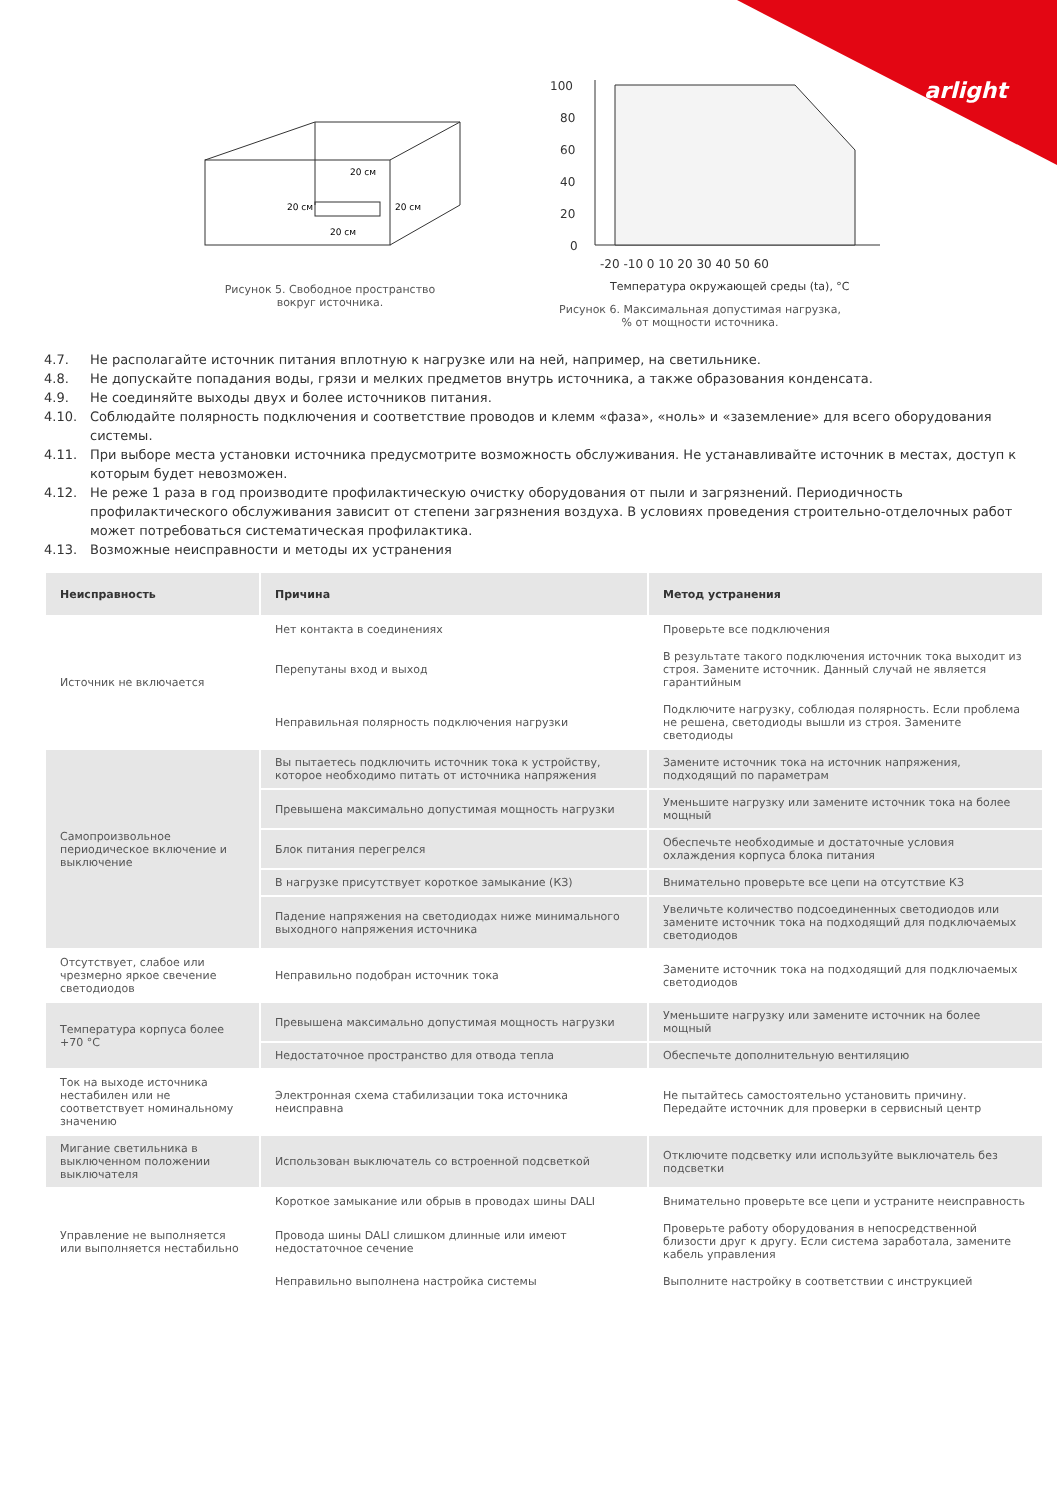arlight
20 см
20 см
20 см
20 см
Рисунок 5. Свободное пространство
вокруг источника.
100
80
60
40
20
0
-20 -10 0 10 20 30 40 50 60
Температура окружающей среды (ta), °C
Рисунок 6. Максимальная допустимая нагрузка,
% от мощности источника.
4.7. Не располагайте источник питания вплотную к нагрузке или на ней, например, на светильнике.
4.8. Не допускайте попадания воды, грязи и мелких предметов внутрь источника, а также образования конденсата.
4.9. Не соединяйте выходы двух и более источников питания.
4.10. Соблюдайте полярность подключения и соответствие проводов и клемм «фаза», «ноль» и «заземление» для всего оборудования системы.
4.11. При выборе места установки источника предусмотрите возможность обслуживания. Не устанавливайте источник в местах, доступ к которым будет невозможен.
4.12. Не реже 1 раза в год производите профилактическую очистку оборудования от пыли и загрязнений. Периодичность профилактического обслуживания зависит от степени загрязнения воздуха. В условиях проведения строительно-отделочных работ может потребоваться систематическая профилактика.
4.13. Возможные неисправности и методы их устранения
| Неисправность | Причина | Метод устранения |
| --- | --- | --- |
| Источник не включается | Нет контакта в соединениях | Проверьте все подключения |
| | Перепутаны вход и выход | В результате такого подключения источник тока выходит из строя. Замените источник. Данный случай не является гарантийным |
| | Неправильная полярность подключения нагрузки | Подключите нагрузку, соблюдая полярность. Если проблема не решена, светодиоды вышли из строя. Замените светодиоды |
| Самопроизвольное периодическое включение и выключение | Вы пытаетесь подключить источник тока к устройству, которое необходимо питать от источника напряжения | Замените источник тока на источник напряжения, подходящий по параметрам |
| | Превышена максимально допустимая мощность нагрузки | Уменьшите нагрузку или замените источник тока на более мощный |
| | Блок питания перегрелся | Обеспечьте необходимые и достаточные условия охлаждения корпуса блока питания |
| | В нагрузке присутствует короткое замыкание (КЗ) | Внимательно проверьте все цепи на отсутствие КЗ |
| | Падение напряжения на светодиодах ниже минимального выходного напряжения источника | Увеличьте количество подсоединенных светодиодов или замените источник тока на подходящий для подключаемых светодиодов |
| Отсутствует, слабое или чрезмерно яркое свечение светодиодов | Неправильно подобран источник тока | Замените источник тока на подходящий для подключаемых светодиодов |
| Температура корпуса более +70 °C | Превышена максимально допустимая мощность нагрузки | Уменьшите нагрузку или замените источник на более мощный |
| | Недостаточное пространство для отвода тепла | Обеспечьте дополнительную вентиляцию |
| Ток на выходе источника нестабилен или не соответствует номинальному значению | Электронная схема стабилизации тока источника неисправна | Не пытайтесь самостоятельно установить причину. Передайте источник для проверки в сервисный центр |
| Мигание светильника в выключенном положении выключателя | Использован выключатель со встроенной подсветкой | Отключите подсветку или используйте выключатель без подсветки |
| Управление не выполняется или выполняется нестабильно | Короткое замыкание или обрыв в проводах шины DALI | Внимательно проверьте все цепи и устраните неисправность |
| | Провода шины DALI слишком длинные или имеют недостаточное сечение | Проверьте работу оборудования в непосредственной близости друг к другу. Если система заработала, замените кабель управления |
| | Неправильно выполнена настройка системы | Выполните настройку в соответствии с инструкцией |